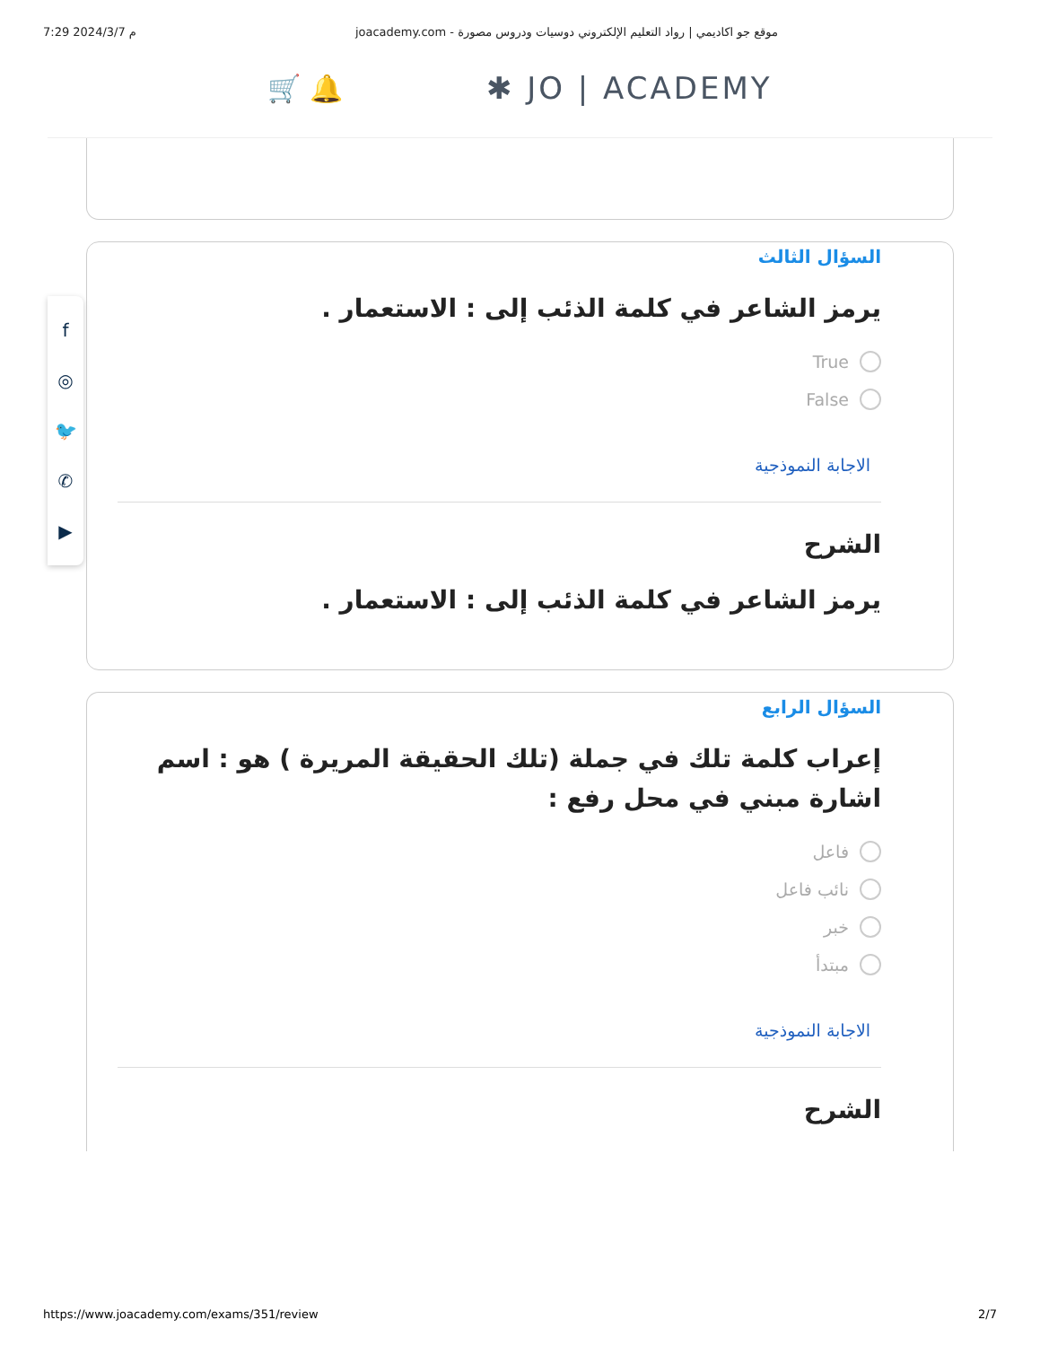7:29 2024/3/7 م joacademy.com - موقع جو اكاديمي | رواد التعليم الإلكتروني دوسيات ودروس مصورة
🛒 🔔 ✱ JO | ACADEMY
السؤال الثالث
يرمز الشاعر في كلمة الذئب إلى : الاستعمار .
True
False
الاجابة النموذجية
الشرح
يرمز الشاعر في كلمة الذئب إلى : الاستعمار .
السؤال الرابع
إعراب كلمة تلك في جملة (تلك الحقيقة المريرة ) هو : اسم اشارة مبني في محل رفع :
فاعل
نائب فاعل
خبر
مبتدأ
الاجابة النموذجية
الشرح
f
◎
🐦
✆
▶
https://www.joacademy.com/exams/351/review 2/7